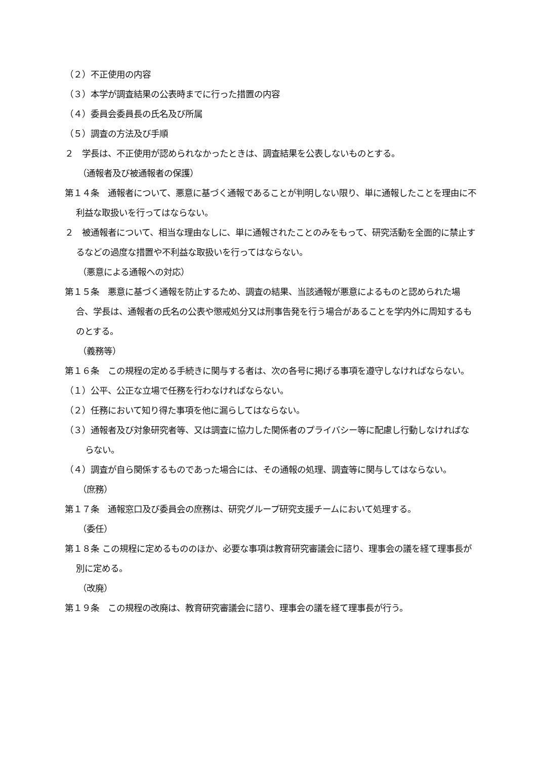（２）不正使用の内容
（３）本学が調査結果の公表時までに行った措置の内容
（４）委員会委員長の氏名及び所属
（５）調査の方法及び手順
２　学長は、不正使用が認められなかったときは、調査結果を公表しないものとする。
（通報者及び被通報者の保護）
第１４条　通報者について、悪意に基づく通報であることが判明しない限り、単に通報したことを理由に不利益な取扱いを行ってはならない。
２　被通報者について、相当な理由なしに、単に通報されたことのみをもって、研究活動を全面的に禁止するなどの過度な措置や不利益な取扱いを行ってはならない。
（悪意による通報への対応）
第１５条　悪意に基づく通報を防止するため、調査の結果、当該通報が悪意によるものと認められた場合、学長は、通報者の氏名の公表や懲戒処分又は刑事告発を行う場合があることを学内外に周知するものとする。
（義務等）
第１６条　この規程の定める手続きに関与する者は、次の各号に掲げる事項を遵守しなければならない。
（１）公平、公正な立場で任務を行わなければならない。
（２）任務において知り得た事項を他に漏らしてはならない。
（３）通報者及び対象研究者等、又は調査に協力した関係者のプライバシー等に配慮し行動しなければならない。
（４）調査が自ら関係するものであった場合には、その通報の処理、調査等に関与してはならない。
（庶務）
第１７条　通報窓口及び委員会の庶務は、研究グループ研究支援チームにおいて処理する。
（委任）
第１８条 この規程に定めるもののほか、必要な事項は教育研究審議会に諮り、理事会の議を経て理事長が別に定める。
（改廃）
第１９条　この規程の改廃は、教育研究審議会に諮り、理事会の議を経て理事長が行う。